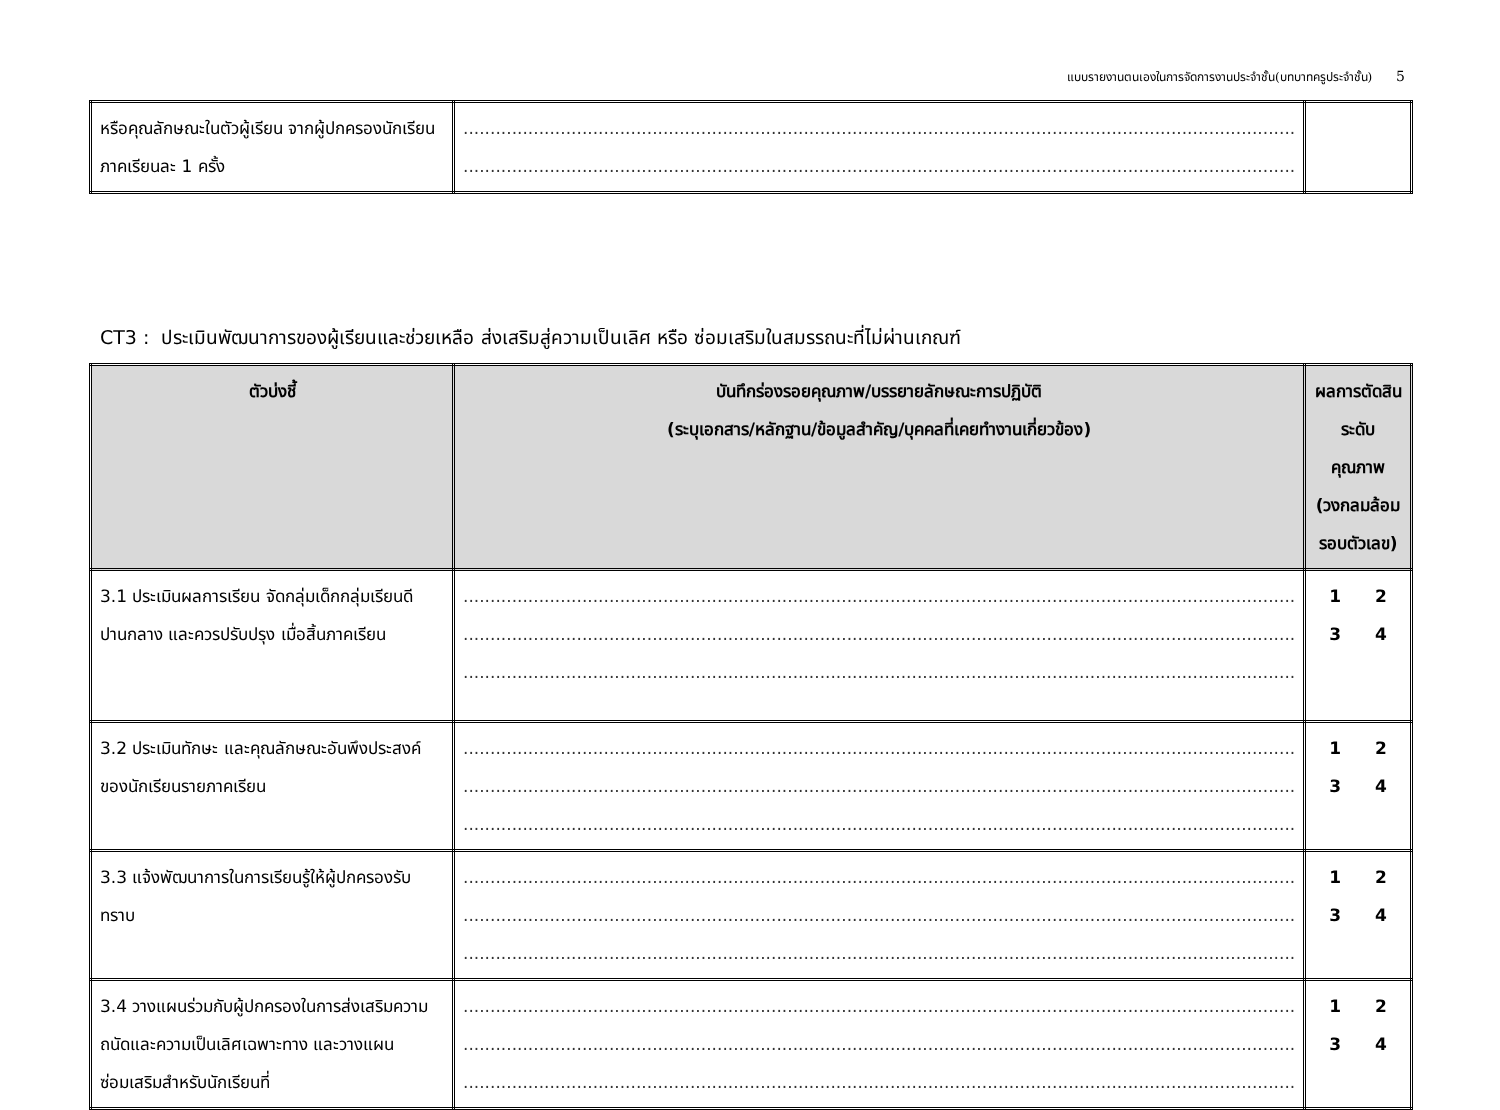แบบรายงานตนเองในการจัดการงานประจำชั้น(บทบาทครูประจำชั้น) 5
| หรือคุณลักษณะในตัวผู้เรียน จากผู้ปกครองนักเรียน ภาคเรียนละ 1 ครั้ง | .......................................................................................................................................................... .......................................................................................................................................................... | |
CT3 : ประเมินพัฒนาการของผู้เรียนและช่วยเหลือ ส่งเสริมสู่ความเป็นเลิศ หรือ ซ่อมเสริมในสมรรถนะที่ไม่ผ่านเกณฑ์
| ตัวบ่งชี้ | บันทึกร่องรอยคุณภาพ/บรรยายลักษณะการปฏิบัติ (ระบุเอกสาร/หลักฐาน/ข้อมูลสำคัญ/บุคคลที่เคยทำงานเกี่ยวข้อง) | ผลการตัดสินระดับคุณภาพ (วงกลมล้อมรอบตัวเลข) |
| --- | --- | --- |
| 3.1 ประเมินผลการเรียน จัดกลุ่มเด็กกลุ่มเรียนดี ปานกลาง และควรปรับปรุง เมื่อสิ้นภาคเรียน | .......................................................................................................................................................... .......................................................................................................................................................... .......................................................................................................................................................... | 1 2 3 4 |
| 3.2 ประเมินทักษะ และคุณลักษณะอันพึงประสงค์ของนักเรียนรายภาคเรียน | .......................................................................................................................................................... .......................................................................................................................................................... .......................................................................................................................................................... | 1 2 3 4 |
| 3.3 แจ้งพัฒนาการในการเรียนรู้ให้ผู้ปกครองรับทราบ | .......................................................................................................................................................... .......................................................................................................................................................... .......................................................................................................................................................... | 1 2 3 4 |
| 3.4 วางแผนร่วมกับผู้ปกครองในการส่งเสริมความถนัดและความเป็นเลิศเฉพาะทาง และวางแผน ซ่อมเสริมสำหรับนักเรียนที่ | .......................................................................................................................................................... .......................................................................................................................................................... .......................................................................................................................................................... | 1 2 3 4 |